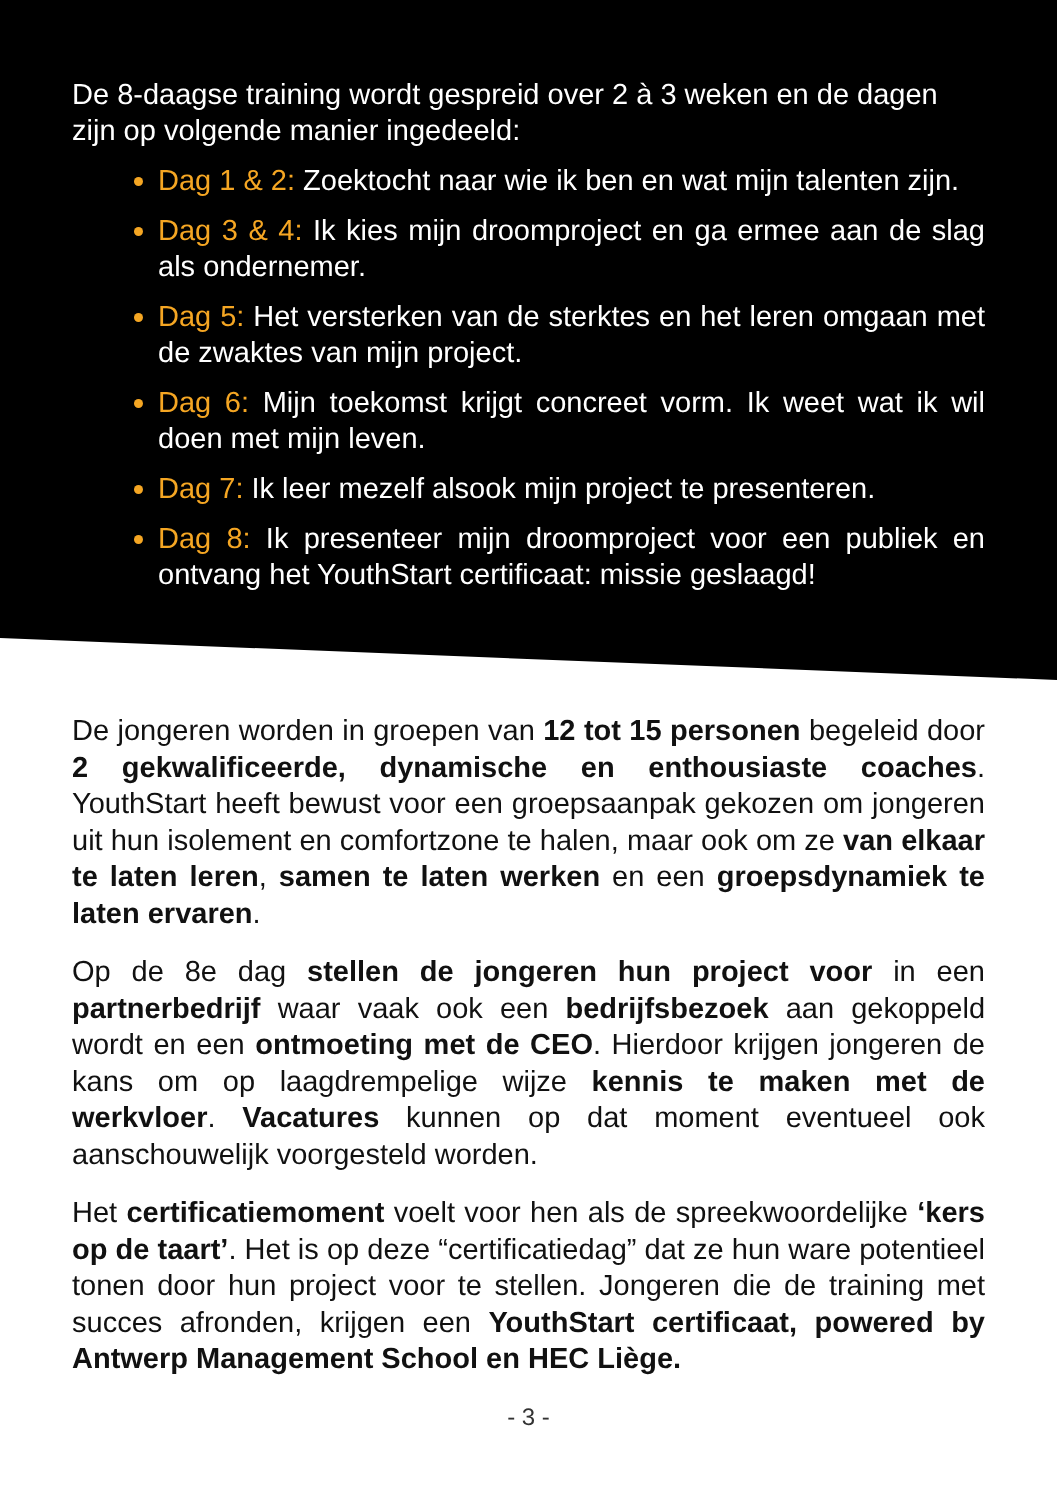De 8-daagse training wordt gespreid over 2 à 3 weken en de dagen zijn op volgende manier ingedeeld:
Dag 1 & 2: Zoektocht naar wie ik ben en wat mijn talenten zijn.
Dag 3 & 4: Ik kies mijn droomproject en ga ermee aan de slag als ondernemer.
Dag 5: Het versterken van de sterktes en het leren omgaan met de zwaktes van mijn project.
Dag 6: Mijn toekomst krijgt concreet vorm. Ik weet wat ik wil doen met mijn leven.
Dag 7: Ik leer mezelf alsook mijn project te presenteren.
Dag 8: Ik presenteer mijn droomproject voor een publiek en ontvang het YouthStart certificaat: missie geslaagd!
De jongeren worden in groepen van 12 tot 15 personen begeleid door 2 gekwalificeerde, dynamische en enthousiaste coaches. YouthStart heeft bewust voor een groepsaanpak gekozen om jongeren uit hun isolement en comfortzone te halen, maar ook om ze van elkaar te laten leren, samen te laten werken en een groepsdynamiek te laten ervaren.
Op de 8e dag stellen de jongeren hun project voor in een partnerbedrijf waar vaak ook een bedrijfsbezoek aan gekoppeld wordt en een ontmoeting met de CEO. Hierdoor krijgen jongeren de kans om op laagdrempelige wijze kennis te maken met de werkvloer. Vacatures kunnen op dat moment eventueel ook aanschouwelijk voorgesteld worden.
Het certificatiemoment voelt voor hen als de spreekwoordelijke ‘kers op de taart’. Het is op deze “certificatiedag” dat ze hun ware potentieel tonen door hun project voor te stellen. Jongeren die de training met succes afronden, krijgen een YouthStart certificaat, powered by Antwerp Management School en HEC Liège.
- 3 -